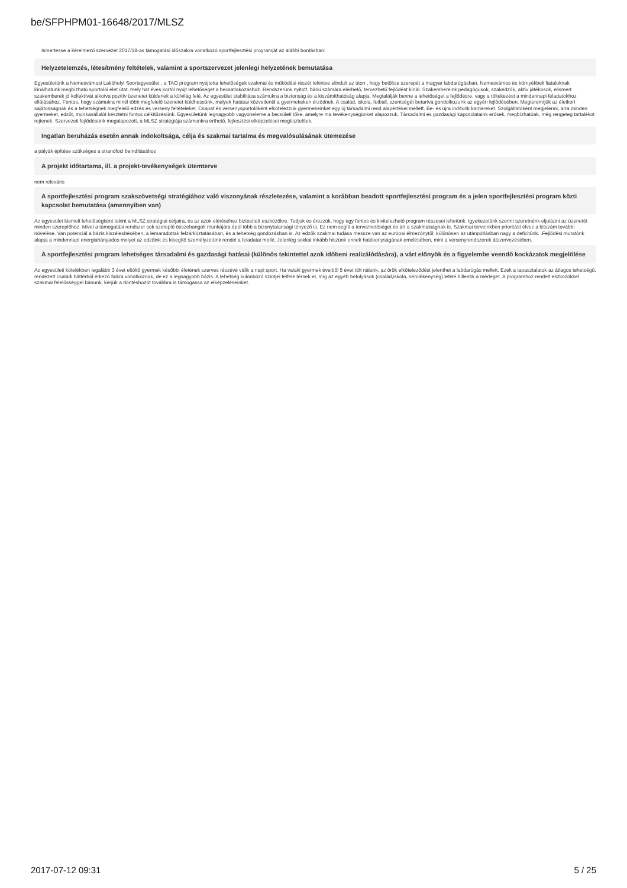be/SFPHPM01-16648/2017/MLSZ
Ismertesse a kérelmező szervezet 2017/18-as támogatási időszakra vonatkozó sportfejlesztési programját az alábbi bontásban:
Helyzetelemzés, létesítmény feltételek, valamint a sportszervezet jelenlegi helyzetének bemutatása
Egyesületünk a Nemesvámosi Lakóhelyi Sportegyesület , a TAO program nyújtotta lehetőségek szakmai és működési részét tekintve elindult az úton , hogy betöltse szerepét a magyar labdarúgásban. Nemesvámos és környékbeli fiataloknak kínálhatunk megbízható sportolói élet útat, mely hat éves kortól nyújt lehetőséget a becsatlakozáshoz. Rendszerünk nyitott, bárki számára elérhető, tervezhető fejlődést kínál. Szakembereink pedagógusok, szakedzők, aktív játékosok, elismert szakemberek jó kollektívát alkotva pozitív üzenetet küldenek a külvilág felé. Az egyesület stabilitása számukra a biztonság és a kiszámíthatóság alapja. Megtalálják benne a lehetőséget a fejlődésre, vagy a töltekezést a mindennapi feladatokhoz ellátásához. Fontos, hogy számukra minél több megfelelő üzenetet küldhessünk, melyek hatásai közvetlenül a gyermekeken érződnek. A család, iskola, futball, szentségét betartva gondolkozunk az egyén fejlődésében. Megteremtjük az életkori sajátosságnak és a tehetségnek megfelelő edzés és verseny feltételeket. Csapat és versenysportolóként elkötelezzük gyermekeinket egy új társadalmi rend alapértékei mellett. Be- és újra indítunk karriereket. Szolgáltatóként megjelenni, arra minden gyermeket, edzőt, munkavállalót késztetni fontos célkitűzésünk. Egyesületünk legnagyobb vagyoneleme a becsületi tőke, amelyre ma tevékenységünket alapozzuk. Társadalmi és gazdasági kapcsolataink erősek, megbízhatóak, még rengeteg tartalékot rejtenek. Szervezeti fejlődésünk megalapozott, a MLSZ stratégiája számunkra érthető, fejlesztési elképzelései megtisztelőek.
Ingatlan beruházás esetén annak indokoltsága, célja és szakmai tartalma és megvalósulásának ütemezése
a pályák építése szükséges a strandfoci beindításához
A projekt időtartama, ill. a projekt-tevékenységek ütemterve
nem releváns
A sportfejlesztési program szakszövetségi stratégiához való viszonyának részletezése, valamint a korábban beadott sportfejlesztési program és a jelen sportfejlesztési program közti kapcsolat bemutatása (amennyiben van)
Az egyesület kiemelt lehetőségként tekint a MLSZ stratégiai céljaira, és az azok eléréséhez biztosított eszközökre. Tudjuk és érezzük, hogy egy fontos és kivitelezhető program részesei lehetünk. Igyekezetünk szerint szeretnénk eljuttatni az üzenetét minden szereplőhöz. Mivel a támogatási rendszer sok szereplő összehangolt munkájára épül több a bizonytalansági tényező is. Ez nem segíti a tervezhetőséget és árt a szakmaiságnak is. Szakmai terveinkben prioritást élvez a létszám további növelése. Van potenciál a bázis kiszélesítésében, a lemaradottak felzárkóztatásában, és a tehetség gondozásban is. Az edzők szakmai tudása messze van az európai élmezőnytől, különösen az utánpótlásban nagy a deficitünk. .Fejlődési mutatónk alapja a mindennapi energiahányados melyet az edzőink és kisegítő személyzetünk rendel a feladatai mellé. Jelenleg sokkal inkább hiszünk ennek hatékonyságának emelésében, mint a versenyrendszerek átszervezésében.
A sportfejlesztési program lehetséges társadalmi és gazdasági hatásai (különös tekintettel azok időbeni realizálódására), a várt előnyök és a figyelembe veendő kockázatok megjelölése
Az egyesületi kötelékben legalább 3 évet eltöltő gyermek későbbi életének szerves részévé válik a napi sport. Ha valaki gyermek éveiből 5 évet tölt nálunk, az örök elköteleződést jelenthet a labdarúgás mellett. Ezek a tapasztalatok az átlagos tehetségű, rendezett családi háttérből érkező fiúkra vonatkoznak, de ez a legnagyobb bázis. A tehetség különböző szintjei felfelé térnek el, míg az egyéb befolyások (család,iskola, sérülékenység) lefelé billentik a mérleget. A programhoz rendelt eszközökkel szakmai felelősséggel bánunk, kérjük a döntéshozót továbbra is támogassa az elképzeléseinket.
2017-07-12 09:31 5 / 25